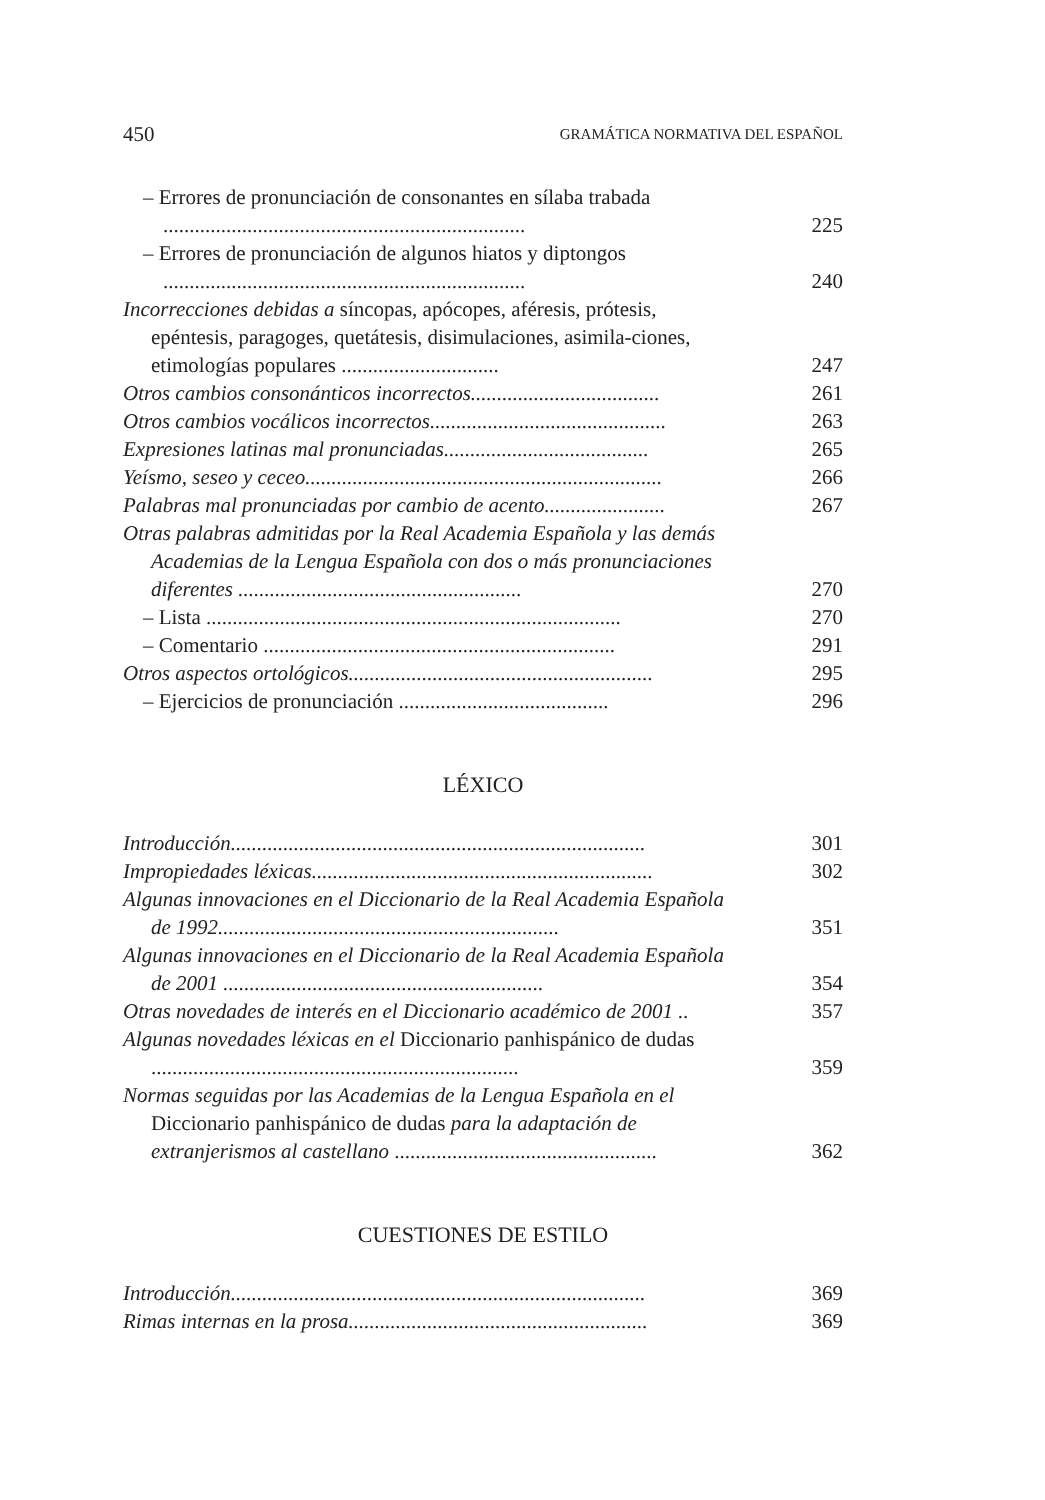450 GRAMÁTICA NORMATIVA DEL ESPAÑOL
– Errores de pronunciación de consonantes en sílaba trabada .....................................................................
225
– Errores de pronunciación de algunos hiatos y diptongos .....................................................................
240
Incorrecciones debidas a síncopas, apócopes, aféresis, prótesis, epéntesis, paragoges, quetátesis, disimulaciones, asimila-ciones, etimologías populares ..............................
247
Otros cambios consonánticos incorrectos....................................
261
Otros cambios vocálicos incorrectos.............................................
263
Expresiones latinas mal pronunciadas.......................................
265
Yeísmo, seseo y ceceo....................................................................
266
Palabras mal pronunciadas por cambio de acento.......................
267
Otras palabras admitidas por la Real Academia Española y las demás Academias de la Lengua Española con dos o más pronunciaciones diferentes ......................................................
270
– Lista ...............................................................................
270
– Comentario ...................................................................
291
Otros aspectos ortológicos..........................................................
295
– Ejercicios de pronunciación ........................................
296
LÉXICO
Introducción...............................................................................
301
Impropiedades léxicas.................................................................
302
Algunas innovaciones en el Diccionario de la Real Academia Española de 1992.................................................................
351
Algunas innovaciones en el Diccionario de la Real Academia Española de 2001 .............................................................
354
Otras novedades de interés en el Diccionario académico de 2001 ..
357
Algunas novedades léxicas en el Diccionario panhispánico de dudas ......................................................................
359
Normas seguidas por las Academias de la Lengua Española en el Diccionario panhispánico de dudas para la adaptación de extranjerismos al castellano ..................................................
362
CUESTIONES DE ESTILO
Introducción...............................................................................
369
Rimas internas en la prosa.........................................................
369